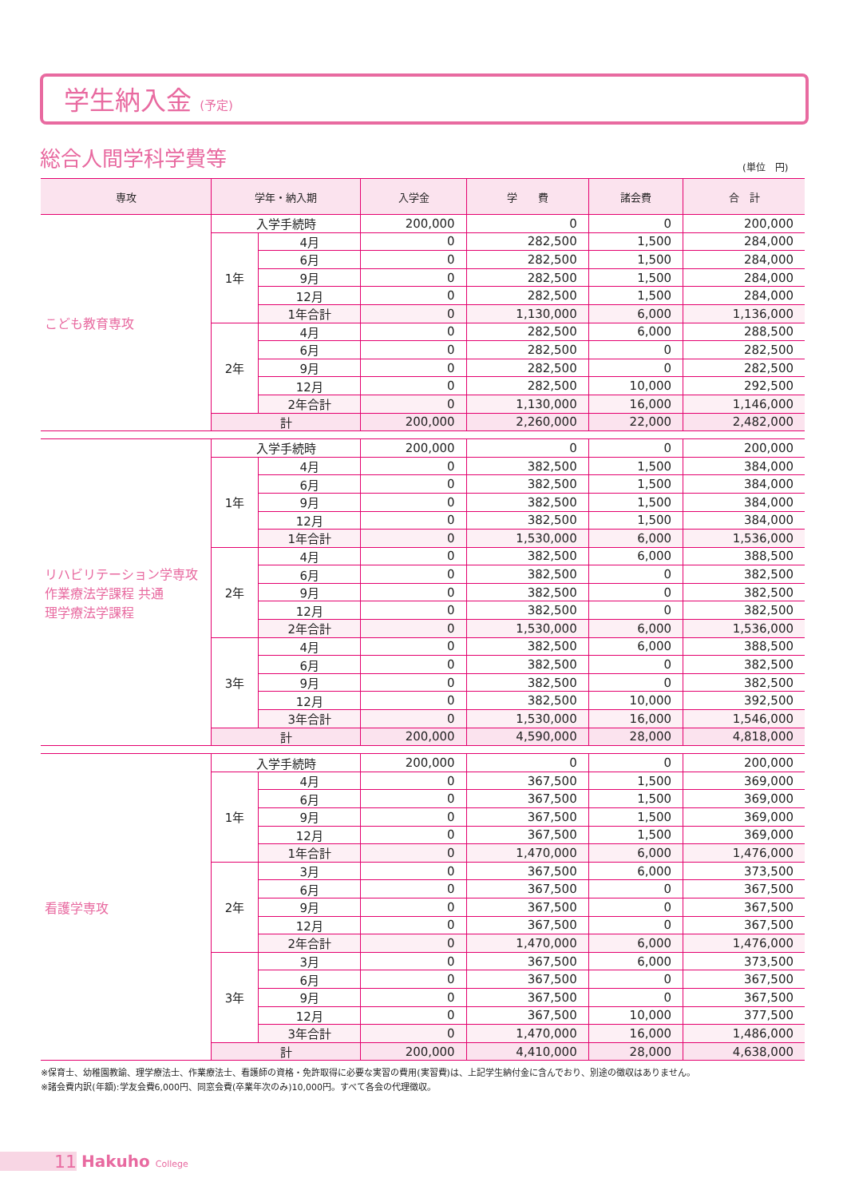学生納入金 (予定)
総合人間学科学費等 (単位　円)
| 専攻 | 学年・納入期 | | 入学金 | 学 費 | 諸会費 | 合 計 |
| --- | --- | --- | --- | --- | --- | --- |
| こども教育専攻 | 入学手続時 | | 200,000 | 0 | 0 | 200,000 |
| | 1年 | 4月 | 0 | 282,500 | 1,500 | 284,000 |
| | | 6月 | 0 | 282,500 | 1,500 | 284,000 |
| | | 9月 | 0 | 282,500 | 1,500 | 284,000 |
| | | 12月 | 0 | 282,500 | 1,500 | 284,000 |
| | | 1年合計 | 0 | 1,130,000 | 6,000 | 1,136,000 |
| | 2年 | 4月 | 0 | 282,500 | 6,000 | 288,500 |
| | | 6月 | 0 | 282,500 | 0 | 282,500 |
| | | 9月 | 0 | 282,500 | 0 | 282,500 |
| | | 12月 | 0 | 282,500 | 10,000 | 292,500 |
| | | 2年合計 | 0 | 1,130,000 | 16,000 | 1,146,000 |
| | 計 | | 200,000 | 2,260,000 | 22,000 | 2,482,000 |
| リハビリテーション学専攻 作業療法学課程 共通 理学療法学課程 | 入学手続時 | | 200,000 | 0 | 0 | 200,000 |
| | 1年 | 4月 | 0 | 382,500 | 1,500 | 384,000 |
| | | 6月 | 0 | 382,500 | 1,500 | 384,000 |
| | | 9月 | 0 | 382,500 | 1,500 | 384,000 |
| | | 12月 | 0 | 382,500 | 1,500 | 384,000 |
| | | 1年合計 | 0 | 1,530,000 | 6,000 | 1,536,000 |
| | 2年 | 4月 | 0 | 382,500 | 6,000 | 388,500 |
| | | 6月 | 0 | 382,500 | 0 | 382,500 |
| | | 9月 | 0 | 382,500 | 0 | 382,500 |
| | | 12月 | 0 | 382,500 | 0 | 382,500 |
| | | 2年合計 | 0 | 1,530,000 | 6,000 | 1,536,000 |
| | 3年 | 4月 | 0 | 382,500 | 6,000 | 388,500 |
| | | 6月 | 0 | 382,500 | 0 | 382,500 |
| | | 9月 | 0 | 382,500 | 0 | 382,500 |
| | | 12月 | 0 | 382,500 | 10,000 | 392,500 |
| | | 3年合計 | 0 | 1,530,000 | 16,000 | 1,546,000 |
| | 計 | | 200,000 | 4,590,000 | 28,000 | 4,818,000 |
| 看護学専攻 | 入学手続時 | | 200,000 | 0 | 0 | 200,000 |
| | 1年 | 4月 | 0 | 367,500 | 1,500 | 369,000 |
| | | 6月 | 0 | 367,500 | 1,500 | 369,000 |
| | | 9月 | 0 | 367,500 | 1,500 | 369,000 |
| | | 12月 | 0 | 367,500 | 1,500 | 369,000 |
| | | 1年合計 | 0 | 1,470,000 | 6,000 | 1,476,000 |
| | 2年 | 3月 | 0 | 367,500 | 6,000 | 373,500 |
| | | 6月 | 0 | 367,500 | 0 | 367,500 |
| | | 9月 | 0 | 367,500 | 0 | 367,500 |
| | | 12月 | 0 | 367,500 | 0 | 367,500 |
| | | 2年合計 | 0 | 1,470,000 | 6,000 | 1,476,000 |
| | 3年 | 3月 | 0 | 367,500 | 6,000 | 373,500 |
| | | 6月 | 0 | 367,500 | 0 | 367,500 |
| | | 9月 | 0 | 367,500 | 0 | 367,500 |
| | | 12月 | 0 | 367,500 | 10,000 | 377,500 |
| | | 3年合計 | 0 | 1,470,000 | 16,000 | 1,486,000 |
| | 計 | | 200,000 | 4,410,000 | 28,000 | 4,638,000 |
※保育士、幼稚園教諭、理学療法士、作業療法士、看護師の資格・免許取得に必要な実習の費用(実習費)は、上記学生納付金に含んでおり、別途の徴収はありません。
※諸会費内訳(年額):学友会費6,000円、同窓会費(卒業年次のみ)10,000円。すべて各会の代理徴収。
11 Hakuho College